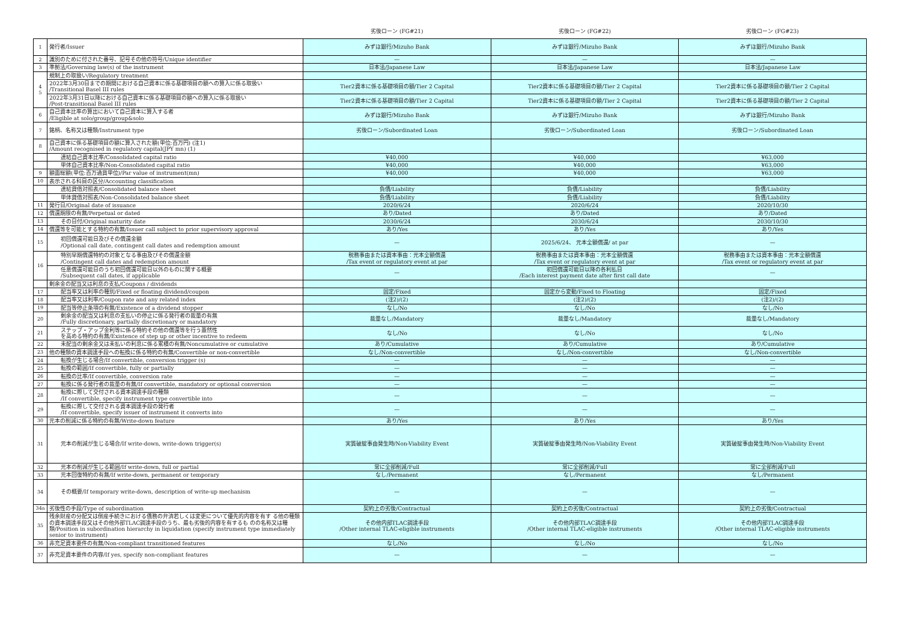| | | 劣後ローン (FG#21) | 劣後ローン (FG#22) | 劣後ローン (FG#23) |
| --- | --- | --- | --- | --- |
| 1 | 発行者/Issuer | みずほ銀行/Mizuho Bank | みずほ銀行/Mizuho Bank | みずほ銀行/Mizuho Bank |
| 2 | 識別のために付された番号、記号その他の符号/Unique identifier | — | — | — |
| 3 | 準拠法/Governing law(s) of the instrument | 日本法/Japanese Law | 日本法/Japanese Law | 日本法/Japanese Law |
| 4 5 | 規制上の取扱い/Regulatory treatment | | | |
| | 2022年3月30日までの期間における自己資本に係る基礎項目の額への算入に係る取扱い /Transitional Basel III rules | Tier2資本に係る基礎項目の額/Tier 2 Capital | Tier2資本に係る基礎項目の額/Tier 2 Capital | Tier2資本に係る基礎項目の額/Tier 2 Capital |
| | 2022年3月31日以降における自己資本に係る基礎項目の額への算入に係る取扱い /Post-transitional Basel III rules | Tier2資本に係る基礎項目の額/Tier 2 Capital | Tier2資本に係る基礎項目の額/Tier 2 Capital | Tier2資本に係る基礎項目の額/Tier 2 Capital |
| 6 | 自己資本比率の算出において自己資本に算入する者 /Eligible at solo/group/group&solo | みずほ銀行/Mizuho Bank | みずほ銀行/Mizuho Bank | みずほ銀行/Mizuho Bank |
| 7 | 銘柄、名称又は種類/Instrument type | 劣後ローン/Subordinated Loan | 劣後ローン/Subordinated Loan | 劣後ローン/Subordinated Loan |
| 8 | 自己資本に係る基礎項目の額に算入された額(単位:百万円) (注1) /Amount recognised in regulatory capital(JPY mn) (1) | | | |
| | 連結自己資本比率/Consolidated capital ratio | ¥40,000 | ¥40,000 | ¥63,000 |
| | 単体自己資本比率/Non-Consolidated capital ratio | ¥40,000 | ¥40,000 | ¥63,000 |
| 9 | 額面総額(単位:百万通貨単位)/Par value of instrument(mn) | ¥40,000 | ¥40,000 | ¥63,000 |
| 10 | 表示される科目の区分/Accounting classification | | | |
| | 連結貸借対照表/Consolidated balance sheet | 負債/Liability | 負債/Liability | 負債/Liability |
| | 単体貸借対照表/Non-Consolidated balance sheet | 負債/Liability | 負債/Liability | 負債/Liability |
| 11 | 発行日/Original date of issuance | 2020/6/24 | 2020/6/24 | 2020/10/30 |
| 12 | 償還期限の有無/Perpetual or dated | あり/Dated | あり/Dated | あり/Dated |
| 13 | その日付/Original maturity date | 2030/6/24 | 2030/6/24 | 2030/10/30 |
| 14 | 償還等を可能とする特約の有無/Issuer call subject to prior supervisory approval | あり/Yes | あり/Yes | あり/Yes |
| 15 | 初回償還可能日及びその償還金額 /Optional call date, contingent call dates and redemption amount | — | 2025/6/24、 元本全額償還/ at par | — |
| 16 | 特別早期償還特約の対象となる事由及びその償還金額 /Contingent call dates and redemption amount | 税務事由または資本事由：元本全額償還 /Tax event or regulatory event at par | 税務事由または資本事由：元本全額償還 /Tax event or regulatory event at par | 税務事由または資本事由：元本全額償還 /Tax event or regulatory event at par |
| | 任意償還可能日のうち初回償還可能日以外のものに関する概要 /Subsequent call dates, if applicable | — | 初回償還可能日以降の各利払日 /Each interest payment date after first call date | — |
| | 剰余金の配当又は利息の支払/Coupons / dividends | | | |
| 17 | 配当率又は利率の種別/Fixed or floating dividend/coupon | 固定/Fixed | 固定から変動/Fixed to Floating | 固定/Fixed |
| 18 | 配当率又は利率/Coupon rate and any related index | (注2)/(2) | (注2)/(2) | (注2)/(2) |
| 19 | 配当等停止条項の有無/Existence of a dividend stopper | なし/No | なし/No | なし/No |
| 20 | 剰余金の配当又は利息の支払いの停止に係る発行者の裁量の有無 /Fully discretionary, partially discretionary or mandatory | 裁量なし/Mandatory | 裁量なし/Mandatory | 裁量なし/Mandatory |
| 21 | ステップ・アップ金利等に係る特約その他の償還等を行う蓋然性 を高める特約の有無/Existence of step up or other incentive to redeem | なし/No | なし/No | なし/No |
| 22 | 未配当の剰余金又は未払いの利息に係る累積の有無/Noncumulative or cumulative | あり/Cumulative | あり/Cumulative | あり/Cumulative |
| 23 | 他の種類の資本調達手段への転換に係る特約の有無/Convertible or non-convertible | なし/Non-convertible | なし/Non-convertible | なし/Non-convertible |
| 24 | 転換が生じる場合/If convertible, conversion trigger (s) | — | — | — |
| 25 | 転換の範囲/If convertible, fully or partially | — | — | — |
| 26 | 転換の比率/If convertible, conversion rate | — | — | — |
| 27 | 転換に係る発行者の裁量の有無/If convertible, mandatory or optional conversion | — | — | — |
| 28 | 転換に際して交付される資本調達手段の種類 /If convertible, specify instrument type convertible into | — | — | — |
| 29 | 転換に際して交付される資本調達手段の発行者 /If convertible, specify issuer of instrument it converts into | — | — | — |
| 30 | 元本の削減に係る特約の有無/Write-down feature | あり/Yes | あり/Yes | あり/Yes |
| 31 | 元本の削減が生じる場合/If write-down, write-down trigger(s) | 実質破綻事由発生時/Non-Viability Event | 実質破綻事由発生時/Non-Viability Event | 実質破綻事由発生時/Non-Viability Event |
| 32 | 元本の削減が生じる範囲/If write-down, full or partial | 常に全部削減/Full | 常に全部削減/Full | 常に全部削減/Full |
| 33 | 元本回復特約の有無/If write-down, permanent or temporary | なし/Permanent | なし/Permanent | なし/Permanent |
| 34 | その概要/If temporary write-down, description of write-up mechanism | — | — | — |
| 34a | 劣後性の手段/Type of subordination | 契約上の劣後/Contractual | 契約上の劣後/Contractual | 契約上の劣後/Contractual |
| 35 | 残余財産の分配又は倒産手続きにおける債務の弁済若しくは変更について優先的内容を有す る他の種類の資本調達手段又はその他外部TLAC調達手段のうち、最も劣後的内容を有するも のの名称又は種類/Position in subordination hierarchy in liquidation (specify instrument type immediately senior to instrument) | その他内部TLAC調達手段 /Other internal TLAC-eligible instruments | その他内部TLAC調達手段 /Other internal TLAC-eligible instruments | その他内部TLAC調達手段 /Other internal TLAC-eligible instruments |
| 36 | 非充足資本要件の有無/Non-compliant transitioned features | なし/No | なし/No | なし/No |
| 37 | 非充足資本要件の内容/If yes, specify non-compliant features | — | — | — |